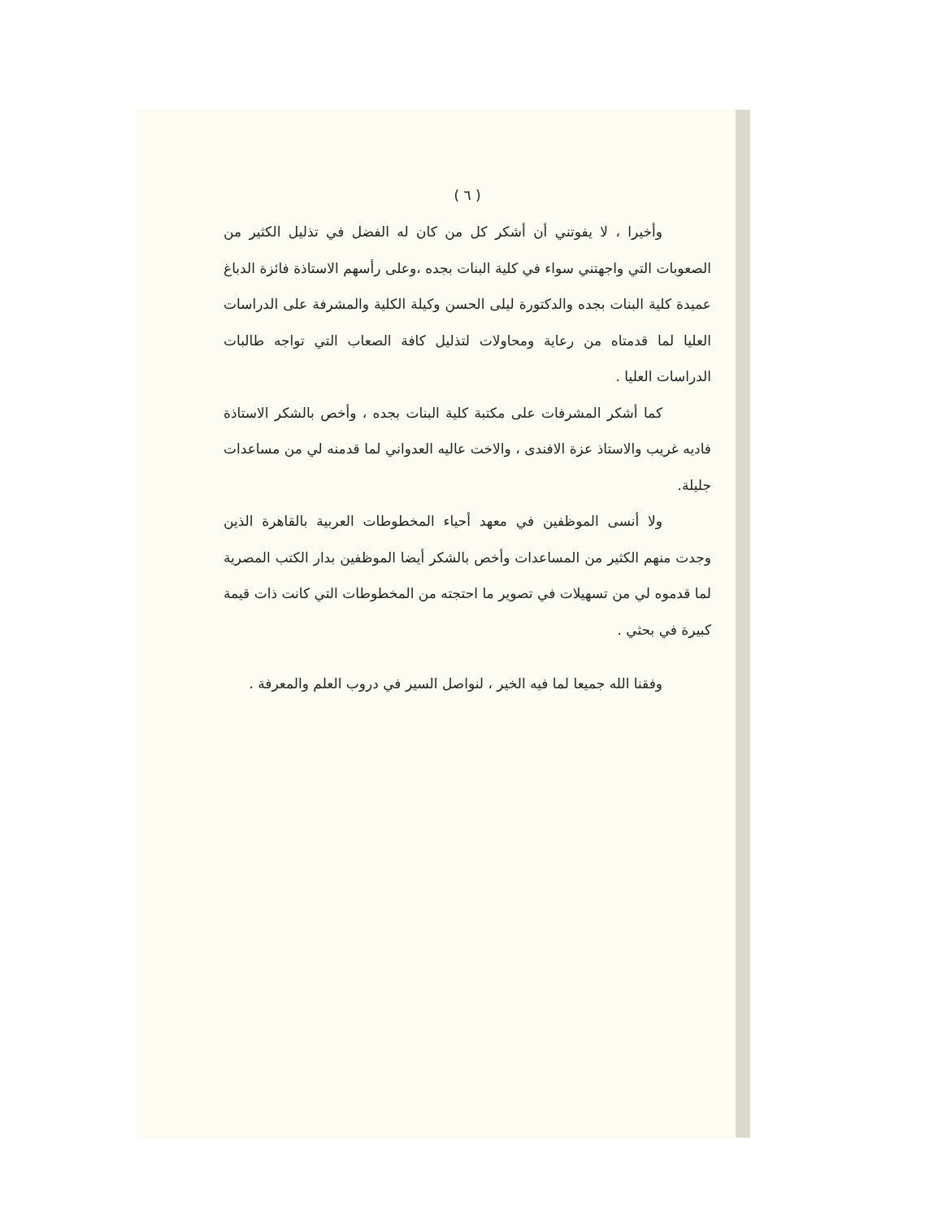( ٦ )
وأخيرا ، لا يفوتني أن أشكر كل من كان له الفضل في تذليل الكثير من الصعوبات التي واجهتني سواء في كلية البنات بجده ،وعلى رأسهم الاستاذة فائزة الدباغ عميدة كلية البنات بجده والدكتورة ليلى الحسن وكيلة الكلية والمشرفة على الدراسات العليا لما قدمتاه من رعاية ومحاولات لتذليل كافة الصعاب التي تواجه طالبات الدراسات العليا .
كما أشكر المشرفات على مكتبة كلية البنات بجده ، وأخص بالشكر الاستاذة فاديه غريب والاستاذ عزة الافندى ، والاخت عاليه العدواني لما قدمنه لي من مساعدات جليلة.
ولا أنسى الموظفين في معهد أحياء المخطوطات العربية بالقاهرة الذين وجدت منهم الكثير من المساعدات وأخص بالشكر أيضا الموظفين بدار الكتب المصرية لما قدموه لي من تسهيلات في تصوير ما احتجته من المخطوطات التي كانت ذات قيمة كبيرة في بحثي .
وفقنا الله جميعا لما فيه الخير ، لنواصل السير في دروب العلم والمعرفة .